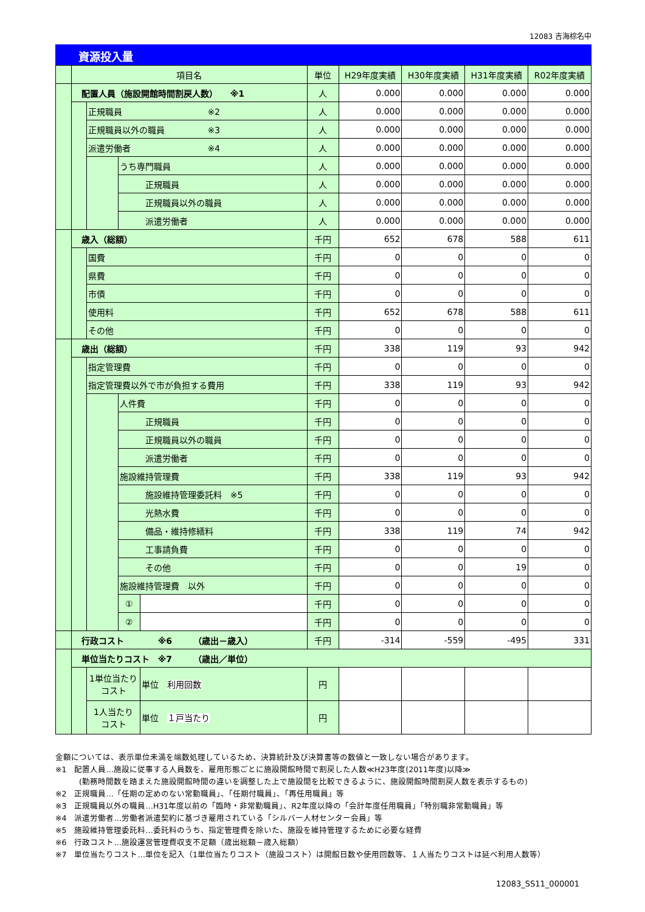12083 吉海棕名中
資源投入量
| | 項目名 | | | | 単位 | H29年度実績 | H30年度実績 | H31年度実績 | R02年度実績 |
| | 配置人員（施設開館時間割戻人数） ※1 | | | | 人 | 0.000 | 0.000 | 0.000 | 0.000 |
| | | 正規職員 ※2 | | | 人 | 0.000 | 0.000 | 0.000 | 0.000 |
| | | 正規職員以外の職員 ※3 | | | 人 | 0.000 | 0.000 | 0.000 | 0.000 |
| | | 派遣労働者 ※4 | | | 人 | 0.000 | 0.000 | 0.000 | 0.000 |
| | | | うち専門職員 | | 人 | 0.000 | 0.000 | 0.000 | 0.000 |
| | | | 正規職員 | | 人 | 0.000 | 0.000 | 0.000 | 0.000 |
| | | | 正規職員以外の職員 | | 人 | 0.000 | 0.000 | 0.000 | 0.000 |
| | | | 派遣労働者 | | 人 | 0.000 | 0.000 | 0.000 | 0.000 |
| | 歳入（総額） | | | | 千円 | 652 | 678 | 588 | 611 |
| | | 国費 | | | 千円 | 0 | 0 | 0 | 0 |
| | | 県費 | | | 千円 | 0 | 0 | 0 | 0 |
| | | 市債 | | | 千円 | 0 | 0 | 0 | 0 |
| | | 使用料 | | | 千円 | 652 | 678 | 588 | 611 |
| | | その他 | | | 千円 | 0 | 0 | 0 | 0 |
| | 歳出（総額） | | | | 千円 | 338 | 119 | 93 | 942 |
| | | 指定管理費 | | | 千円 | 0 | 0 | 0 | 0 |
| | | 指定管理費以外で市が負担する費用 | | | 千円 | 338 | 119 | 93 | 942 |
| | | | 人件費 | | 千円 | 0 | 0 | 0 | 0 |
| | | | 正規職員 | | 千円 | 0 | 0 | 0 | 0 |
| | | | 正規職員以外の職員 | | 千円 | 0 | 0 | 0 | 0 |
| | | | 派遣労働者 | | 千円 | 0 | 0 | 0 | 0 |
| | | | 施設維持管理費 | | 千円 | 338 | 119 | 93 | 942 |
| | | | 施設維持管理委託料 ※5 | | 千円 | 0 | 0 | 0 | 0 |
| | | | 光熱水費 | | 千円 | 0 | 0 | 0 | 0 |
| | | | 備品・維持修繕料 | | 千円 | 338 | 119 | 74 | 942 |
| | | | 工事請負費 | | 千円 | 0 | 0 | 0 | 0 |
| | | | その他 | | 千円 | 0 | 0 | 19 | 0 |
| | | | 施設維持管理費 以外 | | 千円 | 0 | 0 | 0 | 0 |
| | | | ① | | 千円 | 0 | 0 | 0 | 0 |
| | | | ② | | 千円 | 0 | 0 | 0 | 0 |
| | 行政コスト ※6 （歳出－歳入） | | | | 千円 | -314 | -559 | -495 | 331 |
| | 単位当たりコスト ※7 （歳出／単位） | | | | | | | | |
| | | 1単位当たり コスト | | 単位 利用回数 | 円 | | | | |
| | | 1人当たり コスト | | 単位 １戸当たり | 円 | | | | |
金額については、表示単位未満を端数処理しているため、決算統計及び決算書等の数値と一致しない場合があります。
※1　配置人員…施設に従事する人員数を、雇用形態ごとに施設開館時間で割戻した人数≪H23年度(2011年度)以降≫
　　　(勤務時間数を踏まえた施設開館時間の違いを調整した上で施設間を比較できるように、施設開館時間割戻人数を表示するもの)
※2　正規職員…「任期の定めのない常勤職員」、「任期付職員」、「再任用職員」等
※3　正規職員以外の職員…H31年度以前の「臨時・非常勤職員」、R2年度以降の「会計年度任用職員」「特別職非常勤職員」等
※4　派遣労働者…労働者派遣契約に基づき雇用されている「シルバー人材センター会員」等
※5　施設維持管理委託料…委託料のうち、指定管理費を除いた、施設を維持管理するために必要な経費
※6　行政コスト…施設運営管理費収支不足額（歳出総額－歳入総額）
※7　単位当たりコスト…単位を記入（1単位当たりコスト（施設コスト）は開館日数や使用回数等、１人当たりコストは延べ利用人数等）
12083_SS11_000001